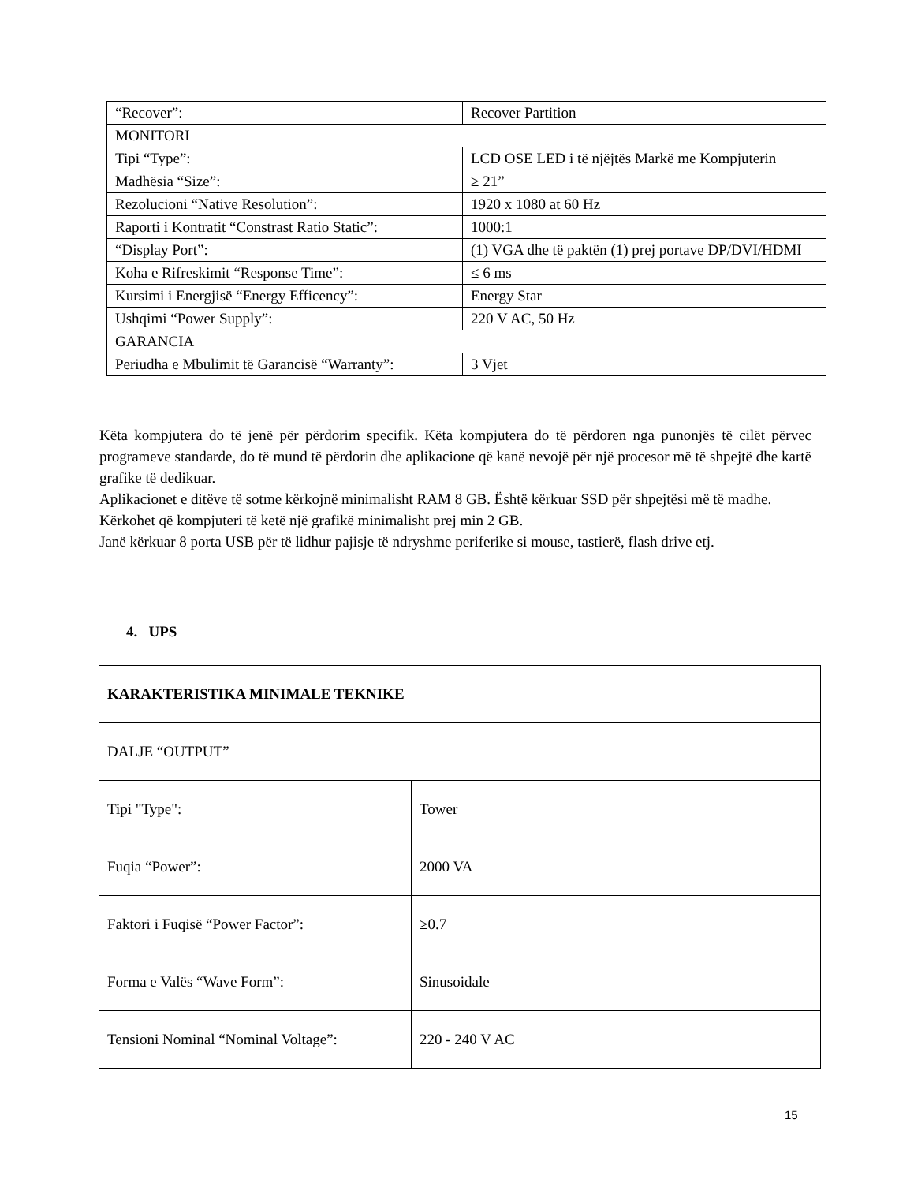| “Recover”: | Recover Partition |
| MONITORI | |
| Tipi “Type”: | LCD OSE LED i të njëjtës Markë me Kompjuterin |
| Madhësia “Size”: | ≥ 21” |
| Rezolucioni “Native Resolution”: | 1920 x 1080 at 60 Hz |
| Raporti i Kontratit “Constrast Ratio Static”: | 1000:1 |
| “Display Port”: | (1) VGA dhe të paktën (1) prej portave DP/DVI/HDMI |
| Koha e Rifreskimit “Response Time”: | ≤ 6 ms |
| Kursimi i Energjisë “Energy Efficency”: | Energy Star |
| Ushqimi “Power Supply”: | 220 V AC, 50 Hz |
| GARANCIA | |
| Periudha e Mbulimit të Garancisë “Warranty”: | 3 Vjet |
Këta kompjutera do të jenë për përdorim specifik. Këta kompjutera do të përdoren nga punonjës të cilët përvec programeve standarde, do të mund të përdorin dhe aplikacione që kanë nevojë për një procesor më të shpejtë dhe kartë grafike të dedikuar.
Aplikacionet e ditëve të sotme kërkojnë minimalisht RAM 8 GB. Është kërkuar SSD për shpejtësi më të madhe.
Kërkohet që kompjuteri të ketë një grafikë minimalisht prej min 2 GB.
Janë kërkuar 8 porta USB për të lidhur pajisje të ndryshme periferike si mouse, tastierë, flash drive etj.
4. UPS
| KARAKTERISTIKA MINIMALE TEKNIKE | |
| DALJE “OUTPUT” | |
| Tipi "Type": | Tower |
| Fuqia “Power”: | 2000 VA |
| Faktori i Fuqisë “Power Factor”: | ≥0.7 |
| Forma e Valës “Wave Form”: | Sinusoidale |
| Tensioni Nominal “Nominal Voltage”: | 220 - 240 V AC |
15